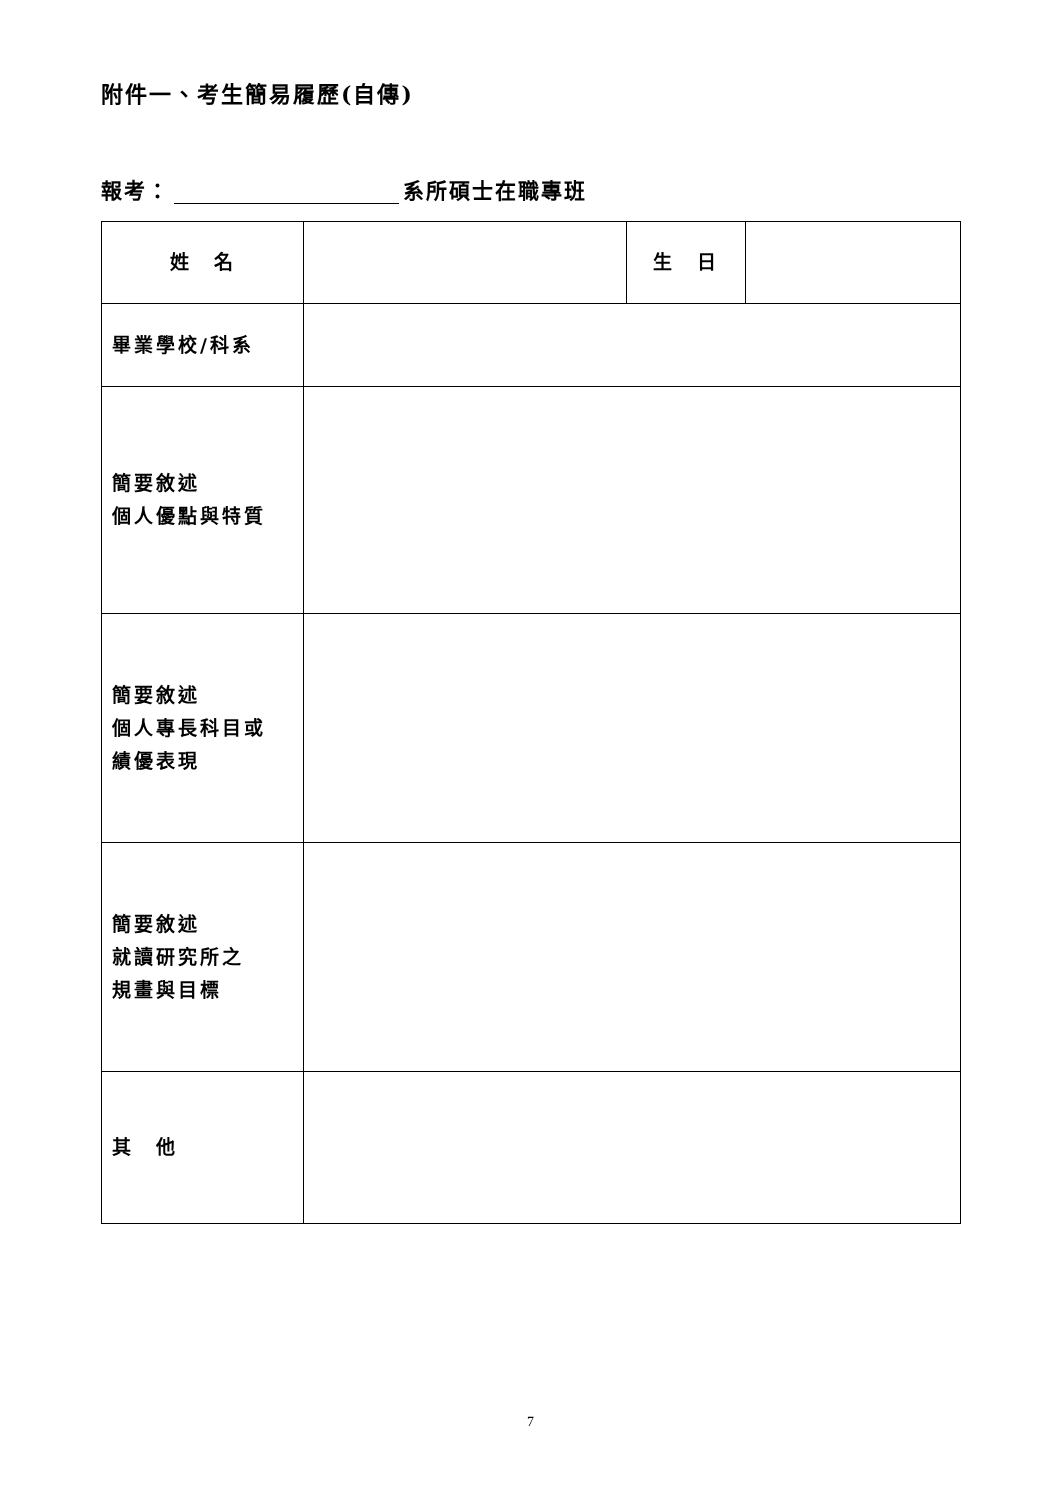附件一、考生簡易履歷(自傳)
報考： 系所碩士在職專班
| 姓 名 | | 生 日 | |
| 畢業學校/科系 | | | |
| 簡要敘述 個人優點與特質 | | | |
| 簡要敘述 個人專長科目或 績優表現 | | | |
| 簡要敘述 就讀研究所之 規畫與目標 | | | |
| 其 他 | | | |
7